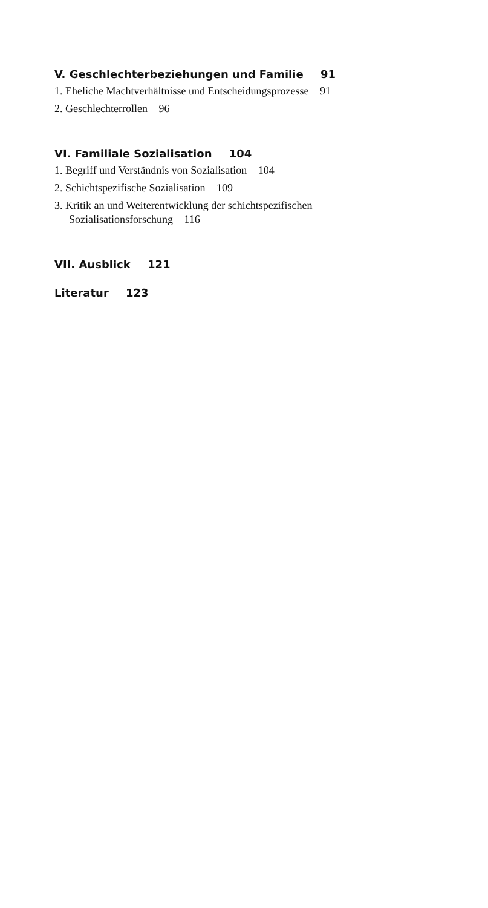V. Geschlechterbeziehungen und Familie 91
1. Eheliche Machtverhältnisse und Entscheidungsprozesse 91
2. Geschlechterrollen 96
VI. Familiale Sozialisation 104
1. Begriff und Verständnis von Sozialisation 104
2. Schichtspezifische Sozialisation 109
3. Kritik an und Weiterentwicklung der schichtspezifischen
Sozialisationsforschung 116
VII. Ausblick 121
Literatur 123